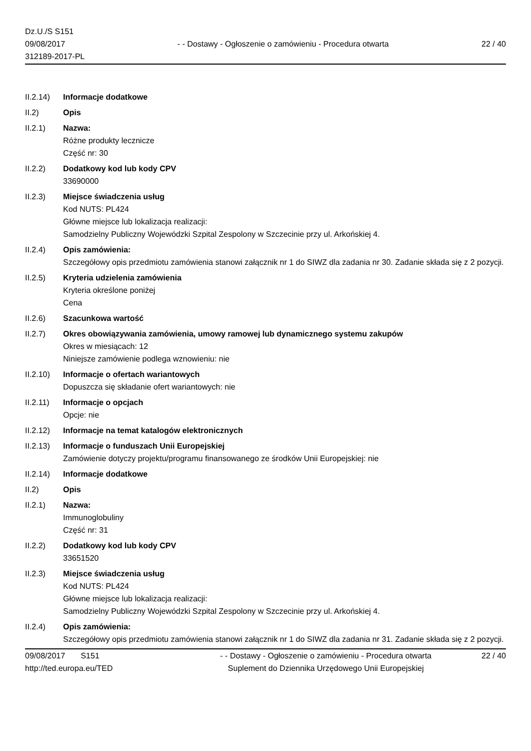Dz.U./S S151
09/08/2017
312189-2017-PL
- - Dostawy - Ogłoszenie o zamówieniu - Procedura otwarta
22 / 40
II.2.14)
Informacje dodatkowe
II.2) Opis
II.2.1) Nazwa:
Różne produkty lecznicze
Część nr: 30
II.2.2) Dodatkowy kod lub kody CPV
33690000
II.2.3) Miejsce świadczenia usług
Kod NUTS: PL424
Główne miejsce lub lokalizacja realizacji:
Samodzielny Publiczny Wojewódzki Szpital Zespolony w Szczecinie przy ul. Arkońskiej 4.
II.2.4) Opis zamówienia:
Szczegółowy opis przedmiotu zamówienia stanowi załącznik nr 1 do SIWZ dla zadania nr 30. Zadanie składa się z 2 pozycji.
II.2.5) Kryteria udzielenia zamówienia
Kryteria określone poniżej
Cena
II.2.6) Szacunkowa wartość
II.2.7) Okres obowiązywania zamówienia, umowy ramowej lub dynamicznego systemu zakupów
Okres w miesiącach: 12
Niniejsze zamówienie podlega wznowieniu: nie
II.2.10)
Informacje o ofertach wariantowych
Dopuszcza się składanie ofert wariantowych: nie
II.2.11)
Informacje o opcjach
Opcje: nie
II.2.12)
Informacje na temat katalogów elektronicznych
II.2.13)
Informacje o funduszach Unii Europejskiej
Zamówienie dotyczy projektu/programu finansowanego ze środków Unii Europejskiej: nie
II.2.14)
Informacje dodatkowe
II.2) Opis
II.2.1) Nazwa:
Immunoglobuliny
Część nr: 31
II.2.2) Dodatkowy kod lub kody CPV
33651520
II.2.3) Miejsce świadczenia usług
Kod NUTS: PL424
Główne miejsce lub lokalizacja realizacji:
Samodzielny Publiczny Wojewódzki Szpital Zespolony w Szczecinie przy ul. Arkońskiej 4.
II.2.4) Opis zamówienia:
Szczegółowy opis przedmiotu zamówienia stanowi załącznik nr 1 do SIWZ dla zadania nr 31. Zadanie składa się z 2 pozycji.
09/08/2017 S151
http://ted.europa.eu/TED
- - Dostawy - Ogłoszenie o zamówieniu - Procedura otwarta
Suplement do Dziennika Urzędowego Unii Europejskiej
22 / 40